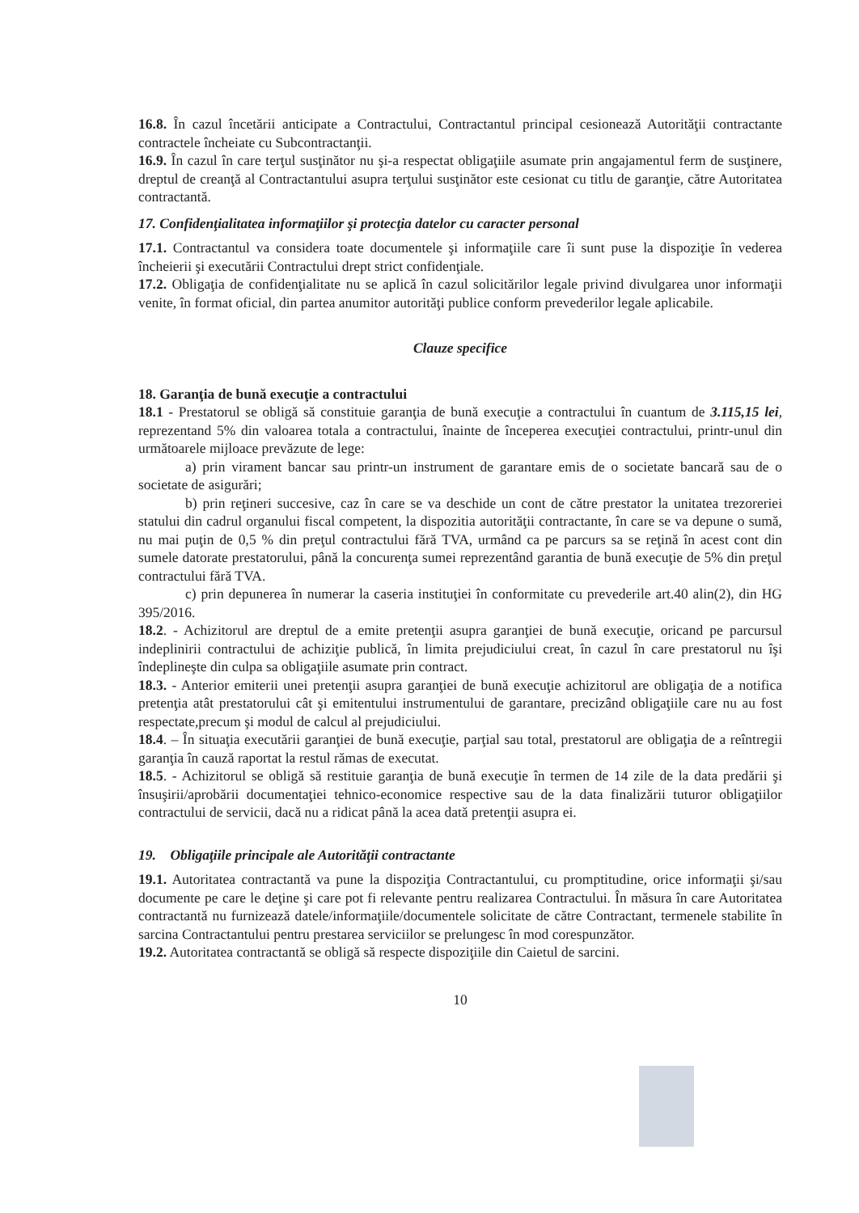16.8. În cazul încetării anticipate a Contractului, Contractantul principal cesionează Autorităţii contractante contractele încheiate cu Subcontractanţii.
16.9. În cazul în care terţul susţinător nu şi-a respectat obligaţiile asumate prin angajamentul ferm de susţinere, dreptul de creanţă al Contractantului asupra terţului susţinător este cesionat cu titlu de garanţie, către Autoritatea contractantă.
17. Confidenţialitatea informaţiilor şi protecţia datelor cu caracter personal
17.1. Contractantul va considera toate documentele şi informaţiile care îi sunt puse la dispoziţie în vederea încheierii şi executării Contractului drept strict confidenţiale.
17.2. Obligaţia de confidenţialitate nu se aplică în cazul solicitărilor legale privind divulgarea unor informaţii venite, în format oficial, din partea anumitor autorităţi publice conform prevederilor legale aplicabile.
Clauze specifice
18. Garanţia de bună execuţie a contractului
18.1 - Prestatorul se obligă să constituie garanţia de bună execuţie a contractului în cuantum de 3.115,15 lei, reprezentand 5% din valoarea totala a contractului, înainte de începerea execuţiei contractului, printr-unul din următoarele mijloace prevăzute de lege:
a) prin virament bancar sau printr-un instrument de garantare emis de o societate bancară sau de o societate de asigurări;
b) prin reţineri succesive, caz în care se va deschide un cont de către prestator la unitatea trezoreriei statului din cadrul organului fiscal competent, la dispozitia autorităţii contractante, în care se va depune o sumă, nu mai puţin de 0,5 % din preţul contractului fără TVA, urmând ca pe parcurs sa se reţină în acest cont din sumele datorate prestatorului, până la concurenţa sumei reprezentând garantia de bună execuţie de 5% din preţul contractului fără TVA.
c) prin depunerea în numerar la caseria instituţiei în conformitate cu prevederile art.40 alin(2), din HG 395/2016.
18.2. - Achizitorul are dreptul de a emite pretenţii asupra garanţiei de bună execuţie, oricand pe parcursul indeplinirii contractului de achiziţie publică, în limita prejudiciului creat, în cazul în care prestatorul nu îşi îndeplineşte din culpa sa obligaţiile asumate prin contract.
18.3. - Anterior emiterii unei pretenţii asupra garanţiei de bună execuţie achizitorul are obligaţia de a notifica pretenţia atât prestatorului cât şi emitentului instrumentului de garantare, precizând obligaţiile care nu au fost respectate,precum şi modul de calcul al prejudiciului.
18.4. – În situaţia executării garanţiei de bună execuţie, parţial sau total, prestatorul are obligaţia de a reîntregii garanţia în cauză raportat la restul rămas de executat.
18.5. - Achizitorul se obligă să restituie garanţia de bună execuţie în termen de 14 zile de la data predării şi însuşirii/aprobării documentaţiei tehnico-economice respective sau de la data finalizării tuturor obligaţiilor contractului de servicii, dacă nu a ridicat până la acea dată pretenţii asupra ei.
19. Obligaţiile principale ale Autorităţii contractante
19.1. Autoritatea contractantă va pune la dispoziţia Contractantului, cu promptitudine, orice informaţii şi/sau documente pe care le deţine şi care pot fi relevante pentru realizarea Contractului. În măsura în care Autoritatea contractantă nu furnizează datele/informaţiile/documentele solicitate de către Contractant, termenele stabilite în sarcina Contractantului pentru prestarea serviciilor se prelungesc în mod corespunzător.
19.2. Autoritatea contractantă se obligă să respecte dispoziţiile din Caietul de sarcini.
10